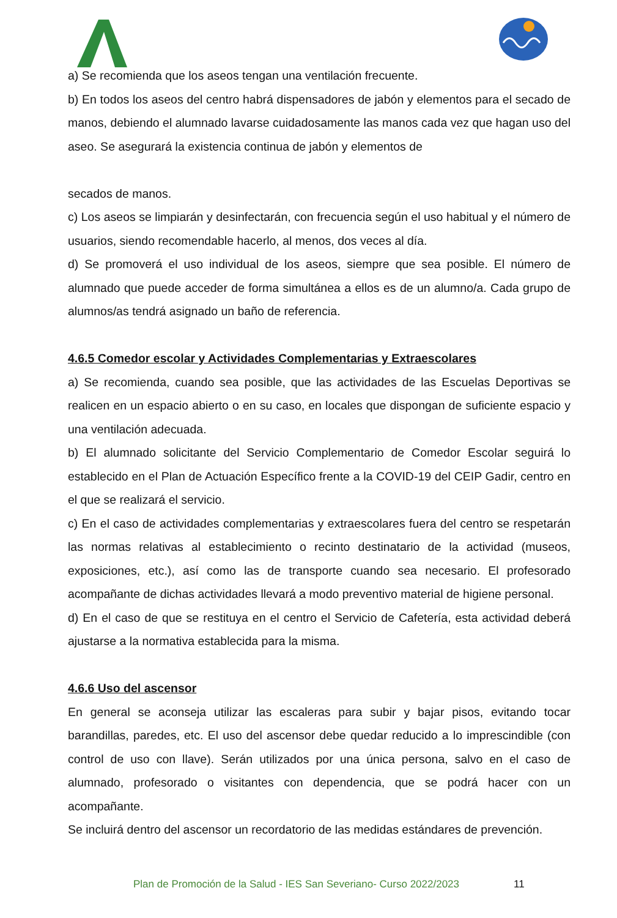a) Se recomienda que los aseos tengan una ventilación frecuente.
b) En todos los aseos del centro habrá dispensadores de jabón y elementos para el secado de manos, debiendo el alumnado lavarse cuidadosamente las manos cada vez que hagan uso del aseo. Se asegurará la existencia continua de jabón y elementos de
secados de manos.
c) Los aseos se limpiarán y desinfectarán, con frecuencia según el uso habitual y el número de usuarios, siendo recomendable hacerlo, al menos, dos veces al día.
d) Se promoverá el uso individual de los aseos, siempre que sea posible. El número de alumnado que puede acceder de forma simultánea a ellos es de un alumno/a. Cada grupo de alumnos/as tendrá asignado un baño de referencia.
4.6.5 Comedor escolar y Actividades Complementarias y Extraescolares
a) Se recomienda, cuando sea posible, que las actividades de las Escuelas Deportivas se realicen en un espacio abierto o en su caso, en locales que dispongan de suficiente espacio y una ventilación adecuada.
b) El alumnado solicitante del Servicio Complementario de Comedor Escolar seguirá lo establecido en el Plan de Actuación Específico frente a la COVID-19 del CEIP Gadir, centro en el que se realizará el servicio.
c) En el caso de actividades complementarias y extraescolares fuera del centro se respetarán las normas relativas al establecimiento o recinto destinatario de la actividad (museos, exposiciones, etc.), así como las de transporte cuando sea necesario. El profesorado acompañante de dichas actividades llevará a modo preventivo material de higiene personal.
d) En el caso de que se restituya en el centro el Servicio de Cafetería, esta actividad deberá ajustarse a la normativa establecida para la misma.
4.6.6 Uso del ascensor
En general se aconseja utilizar las escaleras para subir y bajar pisos, evitando tocar barandillas, paredes, etc. El uso del ascensor debe quedar reducido a lo imprescindible (con control de uso con llave). Serán utilizados por una única persona, salvo en el caso de alumnado, profesorado o visitantes con dependencia, que se podrá hacer con un acompañante.
Se incluirá dentro del ascensor un recordatorio de las medidas estándares de prevención.
Plan de Promoción de la Salud - IES San Severiano- Curso 2022/2023
11